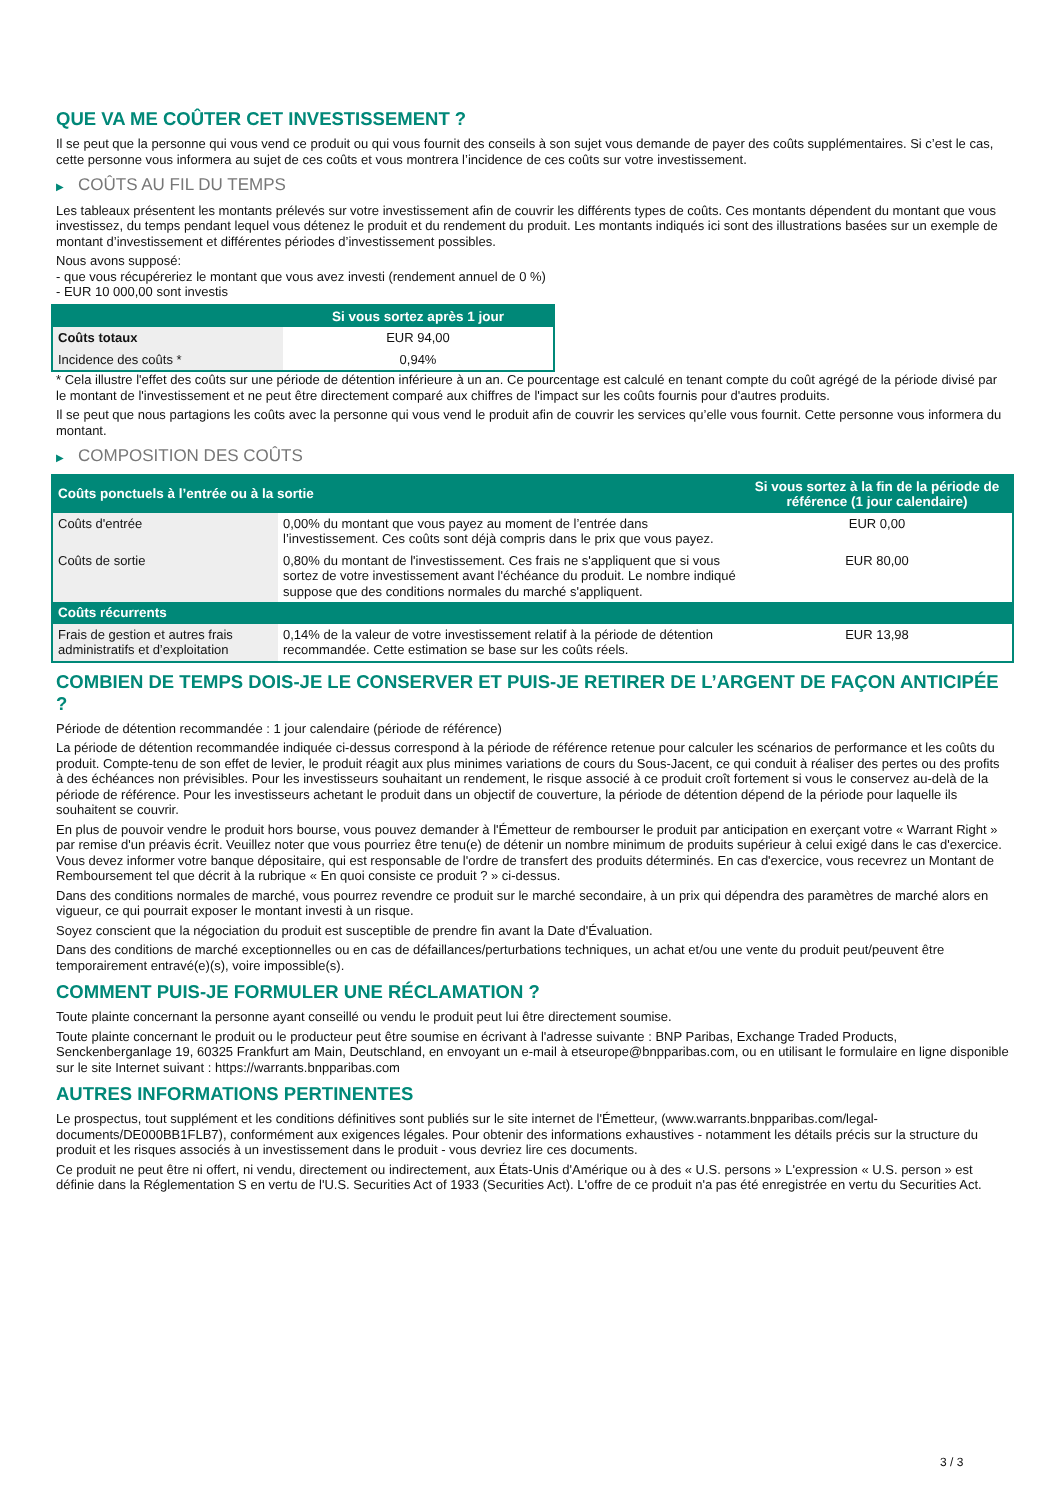QUE VA ME COÛTER CET INVESTISSEMENT ?
Il se peut que la personne qui vous vend ce produit ou qui vous fournit des conseils à son sujet vous demande de payer des coûts supplémentaires. Si c’est le cas, cette personne vous informera au sujet de ces coûts et vous montrera l’incidence de ces coûts sur votre investissement.
▶ COÛTS AU FIL DU TEMPS
Les tableaux présentent les montants prélevés sur votre investissement afin de couvrir les différents types de coûts. Ces montants dépendent du montant que vous investissez, du temps pendant lequel vous détenez le produit et du rendement du produit. Les montants indiqués ici sont des illustrations basées sur un exemple de montant d’investissement et différentes périodes d’investissement possibles.
Nous avons supposé:
- que vous récupéreriez le montant que vous avez investi (rendement annuel de 0 %)
- EUR 10 000,00 sont investis
| | Si vous sortez après 1 jour |
| --- | --- |
| Coûts totaux | EUR 94,00 |
| Incidence des coûts * | 0,94% |
* Cela illustre l'effet des coûts sur une période de détention inférieure à un an. Ce pourcentage est calculé en tenant compte du coût agrégé de la période divisé par le montant de l'investissement et ne peut être directement comparé aux chiffres de l'impact sur les coûts fournis pour d'autres produits.
Il se peut que nous partagions les coûts avec la personne qui vous vend le produit afin de couvrir les services qu’elle vous fournit. Cette personne vous informera du montant.
▶ COMPOSITION DES COÛTS
| Coûts ponctuels à l’entrée ou à la sortie | | Si vous sortez à la fin de la période de référence (1 jour calendaire) |
| --- | --- | --- |
| Coûts d'entrée | 0,00% du montant que vous payez au moment de l’entrée dans l’investissement. Ces coûts sont déjà compris dans le prix que vous payez. | EUR 0,00 |
| Coûts de sortie | 0,80% du montant de l'investissement. Ces frais ne s'appliquent que si vous sortez de votre investissement avant l'échéance du produit. Le nombre indiqué suppose que des conditions normales du marché s'appliquent. | EUR 80,00 |
| Coûts récurrents | | |
| Frais de gestion et autres frais administratifs et d’exploitation | 0,14% de la valeur de votre investissement relatif à la période de détention recommandée. Cette estimation se base sur les coûts réels. | EUR 13,98 |
COMBIEN DE TEMPS DOIS-JE LE CONSERVER ET PUIS-JE RETIRER DE L’ARGENT DE FAÇON ANTICIPÉE ?
Période de détention recommandée : 1 jour calendaire (période de référence)
La période de détention recommandée indiquée ci-dessus correspond à la période de référence retenue pour calculer les scénarios de performance et les coûts du produit. Compte-tenu de son effet de levier, le produit réagit aux plus minimes variations de cours du Sous-Jacent, ce qui conduit à réaliser des pertes ou des profits à des échéances non prévisibles. Pour les investisseurs souhaitant un rendement, le risque associé à ce produit croît fortement si vous le conservez au-delà de la période de référence. Pour les investisseurs achetant le produit dans un objectif de couverture, la période de détention dépend de la période pour laquelle ils souhaitent se couvrir.
En plus de pouvoir vendre le produit hors bourse, vous pouvez demander à l'Émetteur de rembourser le produit par anticipation en exerçant votre « Warrant Right » par remise d'un préavis écrit. Veuillez noter que vous pourriez être tenu(e) de détenir un nombre minimum de produits supérieur à celui exigé dans le cas d'exercice. Vous devez informer votre banque dépositaire, qui est responsable de l'ordre de transfert des produits déterminés. En cas d'exercice, vous recevrez un Montant de Remboursement tel que décrit à la rubrique « En quoi consiste ce produit ? » ci-dessus.
Dans des conditions normales de marché, vous pourrez revendre ce produit sur le marché secondaire, à un prix qui dépendra des paramètres de marché alors en vigueur, ce qui pourrait exposer le montant investi à un risque.
Soyez conscient que la négociation du produit est susceptible de prendre fin avant la Date d'Évaluation.
Dans des conditions de marché exceptionnelles ou en cas de défaillances/perturbations techniques, un achat et/ou une vente du produit peut/peuvent être temporairement entravé(e)(s), voire impossible(s).
COMMENT PUIS-JE FORMULER UNE RÉCLAMATION ?
Toute plainte concernant la personne ayant conseillé ou vendu le produit peut lui être directement soumise.
Toute plainte concernant le produit ou le producteur peut être soumise en écrivant à l'adresse suivante : BNP Paribas, Exchange Traded Products, Senckenberganlage 19, 60325 Frankfurt am Main, Deutschland, en envoyant un e-mail à etseurope@bnpparibas.com, ou en utilisant le formulaire en ligne disponible sur le site Internet suivant : https://warrants.bnpparibas.com
AUTRES INFORMATIONS PERTINENTES
Le prospectus, tout supplément et les conditions définitives sont publiés sur le site internet de l'Émetteur, (www.warrants.bnpparibas.com/legal-documents/DE000BB1FLB7), conformément aux exigences légales. Pour obtenir des informations exhaustives - notamment les détails précis sur la structure du produit et les risques associés à un investissement dans le produit - vous devriez lire ces documents.
Ce produit ne peut être ni offert, ni vendu, directement ou indirectement, aux États-Unis d'Amérique ou à des « U.S. persons » L'expression « U.S. person » est définie dans la Réglementation S en vertu de l'U.S. Securities Act of 1933 (Securities Act). L'offre de ce produit n'a pas été enregistrée en vertu du Securities Act.
3 / 3